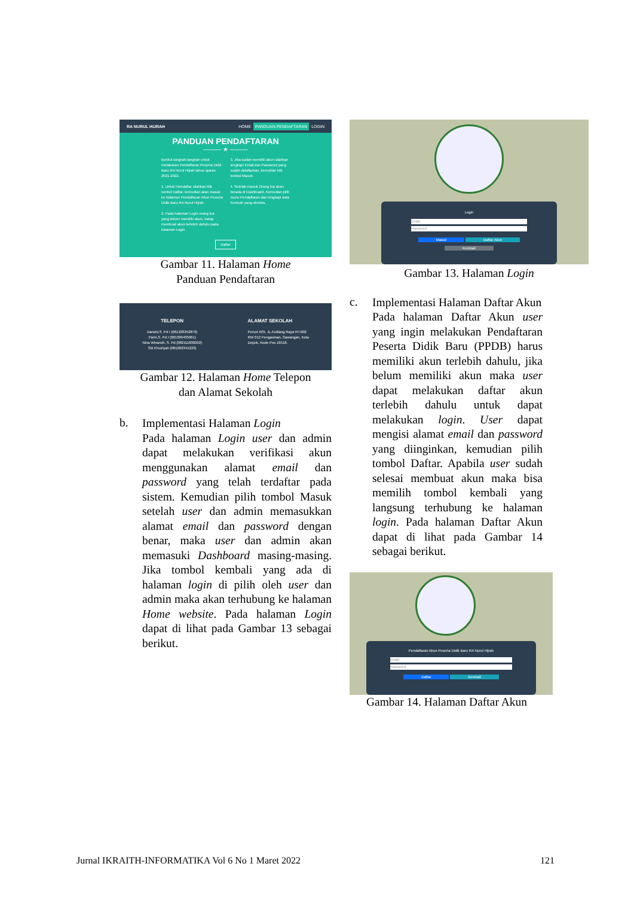RA NURUL HIJRAH HOME PANDUAN PENDAFTARAN LOGIN
PANDUAN PENDAFTARAN
——— ★ ———
Berikut langkah-langkah untuk melakukan Pendaftaran Peserta Didik Baru RA Nurul Hijrah tahun ajaran 2021-2022.
1. Untuk mendaftar silahkan klik tombol Daftar, kemudian akan masuk ke halaman Pendaftaran Akun Peserta Didik Baru RA Nurul Hijrah.
2. Pada halaman Login orang tua yang belum memiliki akun, harap membuat akun terlebih dahulu pada halaman Login.
3. Jika sudah memiliki akun silahkan lengkapi Email dan Password yang sudah didaftarkan, kemudian klik tombol Masuk.
4. Setelah masuk Orang tua akan berada di Dashboard, Kemudian pilih menu Pendaftaran dan lengkapi data Formulir yang diminta.
Daftar
Gambar 11. Halaman Home
Panduan Pendaftaran
TELEPON
Darsini,S. Pd I (081328352879)
Parni,S. Pd I (081389435861)
Nina Winarsih, S. Pd (082111838202)
Siti Khoiriyah (081282341223)
ALAMAT SEKOLAH
Perum BSI, JL.Kutilang Raya RT.002
RW 012 Pengasinan, Sawangan, Kota
Depok, Kode Pos 16518.
Gambar 12. Halaman Home Telepon
dan Alamat Sekolah
b.
Implementasi Halaman Login
Pada halaman Login user dan admin dapat melakukan verifikasi akun menggunakan alamat email dan password yang telah terdaftar pada sistem. Kemudian pilih tombol Masuk setelah user dan admin memasukkan alamat email dan password dengan benar, maka user dan admin akan memasuki Dashboard masing-masing. Jika tombol kembali yang ada di halaman login di pilih oleh user dan admin maka akan terhubung ke halaman Home website. Pada halaman Login dapat di lihat pada Gambar 13 sebagai berikut.
Login
Email
Password
Masuk Daftar Akun
Kembali
Gambar 13. Halaman Login
c.
Implementasi Halaman Daftar Akun
Pada halaman Daftar Akun user yang ingin melakukan Pendaftaran Peserta Didik Baru (PPDB) harus memiliki akun terlebih dahulu, jika belum memiliki akun maka user dapat melakukan daftar akun terlebih dahulu untuk dapat melakukan login. User dapat mengisi alamat email dan password yang diinginkan, kemudian pilih tombol Daftar. Apabila user sudah selesai membuat akun maka bisa memilih tombol kembali yang langsung terhubung ke halaman login. Pada halaman Daftar Akun dapat di lihat pada Gambar 14 sebagai berikut.
Pendaftaran Akun Peserta Didik Baru RA Nurul Hijrah
Email
Password
Daftar Kembali
Gambar 14. Halaman Daftar Akun
Jurnal IKRAITH-INFORMATIKA Vol 6 No 1 Maret 2022 121